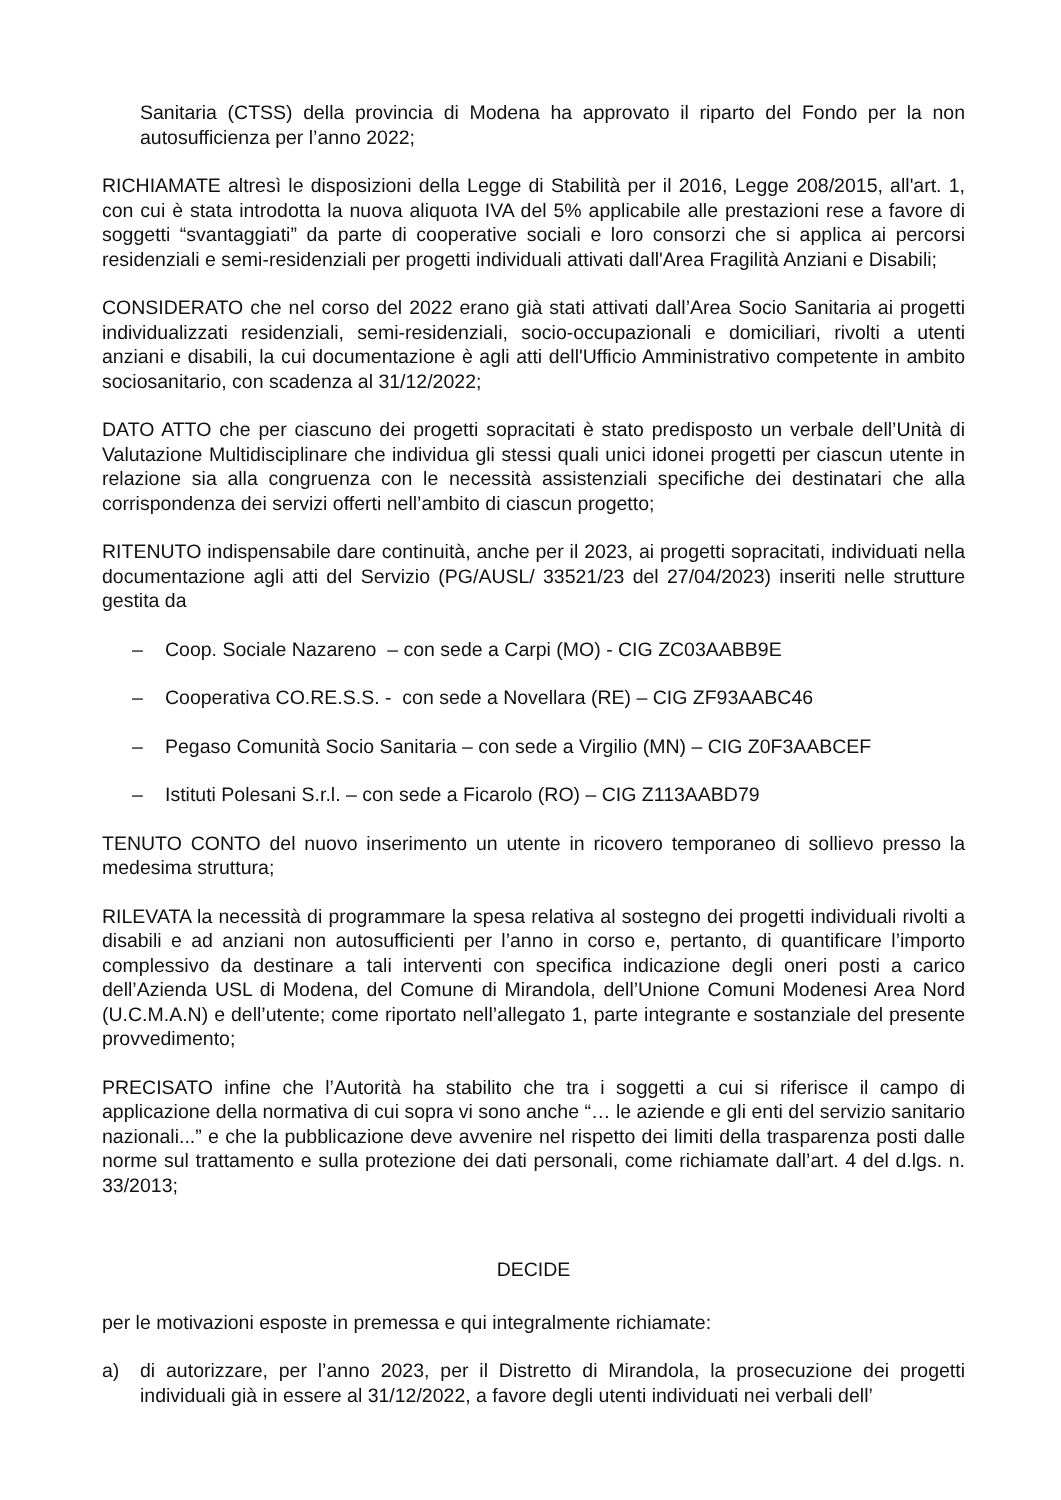Sanitaria (CTSS) della provincia di Modena ha approvato il riparto del Fondo per la non autosufficienza per l’anno 2022;
RICHIAMATE altresì le disposizioni della Legge di Stabilità per il 2016, Legge 208/2015, all'art. 1, con cui è stata introdotta la nuova aliquota IVA del 5% applicabile alle prestazioni rese a favore di soggetti “svantaggiati” da parte di cooperative sociali e loro consorzi che si applica ai percorsi residenziali e semi-residenziali per progetti individuali attivati dall'Area Fragilità Anziani e Disabili;
CONSIDERATO che nel corso del 2022 erano già stati attivati dall’Area Socio Sanitaria ai progetti individualizzati residenziali, semi-residenziali, socio-occupazionali e domiciliari, rivolti a utenti anziani e disabili, la cui documentazione è agli atti dell'Ufficio Amministrativo competente in ambito sociosanitario, con scadenza al 31/12/2022;
DATO ATTO che per ciascuno dei progetti sopracitati è stato predisposto un verbale dell’Unità di Valutazione Multidisciplinare che individua gli stessi quali unici idonei progetti per ciascun utente in relazione sia alla congruenza con le necessità assistenziali specifiche dei destinatari che alla corrispondenza dei servizi offerti nell’ambito di ciascun progetto;
RITENUTO indispensabile dare continuità, anche per il 2023, ai progetti sopracitati, individuati nella documentazione agli atti del Servizio (PG/AUSL/ 33521/23 del 27/04/2023) inseriti nelle strutture gestita da
– Coop. Sociale Nazareno – con sede a Carpi (MO) - CIG ZC03AABB9E
– Cooperativa CO.RE.S.S. - con sede a Novellara (RE) – CIG ZF93AABC46
– Pegaso Comunità Socio Sanitaria – con sede a Virgilio (MN) – CIG Z0F3AABCEF
– Istituti Polesani S.r.l. – con sede a Ficarolo (RO) – CIG Z113AABD79
TENUTO CONTO del nuovo inserimento un utente in ricovero temporaneo di sollievo presso la medesima struttura;
RILEVATA la necessità di programmare la spesa relativa al sostegno dei progetti individuali rivolti a disabili e ad anziani non autosufficienti per l’anno in corso e, pertanto, di quantificare l’importo complessivo da destinare a tali interventi con specifica indicazione degli oneri posti a carico dell’Azienda USL di Modena, del Comune di Mirandola, dell’Unione Comuni Modenesi Area Nord (U.C.M.A.N) e dell’utente; come riportato nell’allegato 1, parte integrante e sostanziale del presente provvedimento;
PRECISATO infine che l’Autorità ha stabilito che tra i soggetti a cui si riferisce il campo di applicazione della normativa di cui sopra vi sono anche “… le aziende e gli enti del servizio sanitario nazionali...” e che la pubblicazione deve avvenire nel rispetto dei limiti della trasparenza posti dalle norme sul trattamento e sulla protezione dei dati personali, come richiamate dall’art. 4 del d.lgs. n. 33/2013;
DECIDE
per le motivazioni esposte in premessa e qui integralmente richiamate:
a) di autorizzare, per l’anno 2023, per il Distretto di Mirandola, la prosecuzione dei progetti individuali già in essere al 31/12/2022, a favore degli utenti individuati nei verbali dell’